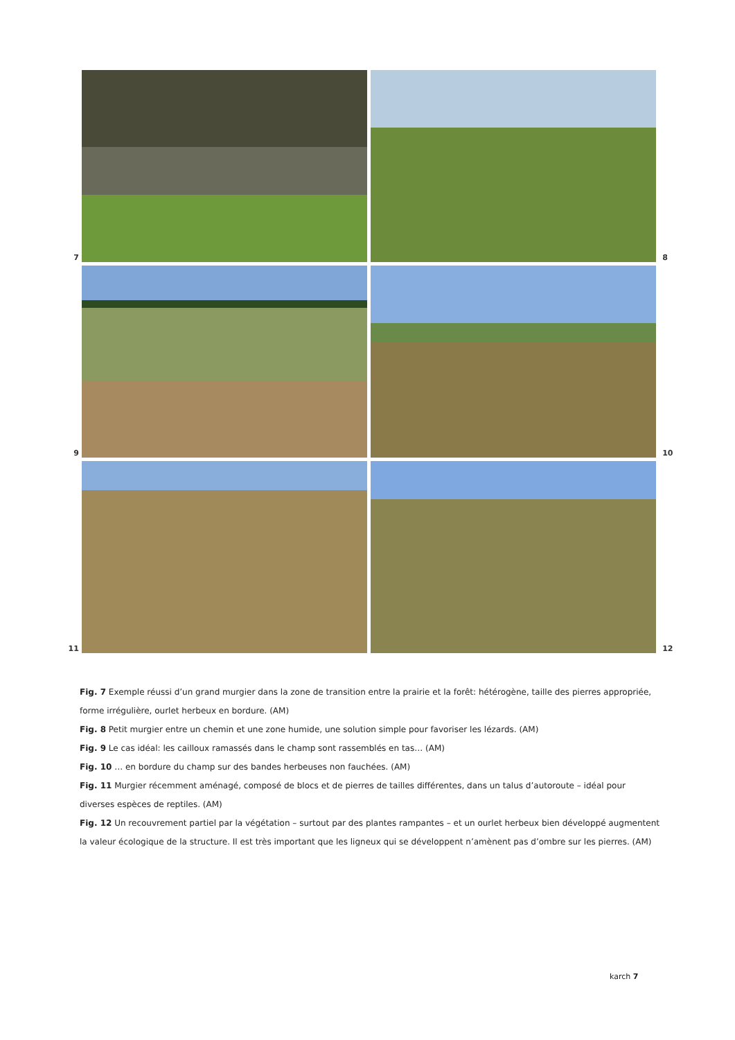7
8
9
10
11
12
Fig. 7 Exemple réussi d’un grand murgier dans la zone de transition entre la prairie et la forêt: hétérogène, taille des pierres appropriée, forme irrégulière, ourlet herbeux en bordure. (AM)
Fig. 8 Petit murgier entre un chemin et une zone humide, une solution simple pour favoriser les lézards. (AM)
Fig. 9 Le cas idéal: les cailloux ramassés dans le champ sont rassemblés en tas… (AM)
Fig. 10 … en bordure du champ sur des bandes herbeuses non fauchées. (AM)
Fig. 11 Murgier récemment aménagé, composé de blocs et de pierres de tailles différentes, dans un talus d’autoroute – idéal pour diverses espèces de reptiles. (AM)
Fig. 12 Un recouvrement partiel par la végétation – surtout par des plantes rampantes – et un ourlet herbeux bien développé augmentent la valeur écologique de la structure. Il est très important que les ligneux qui se développent n’amènent pas d’ombre sur les pierres. (AM)
karch 7